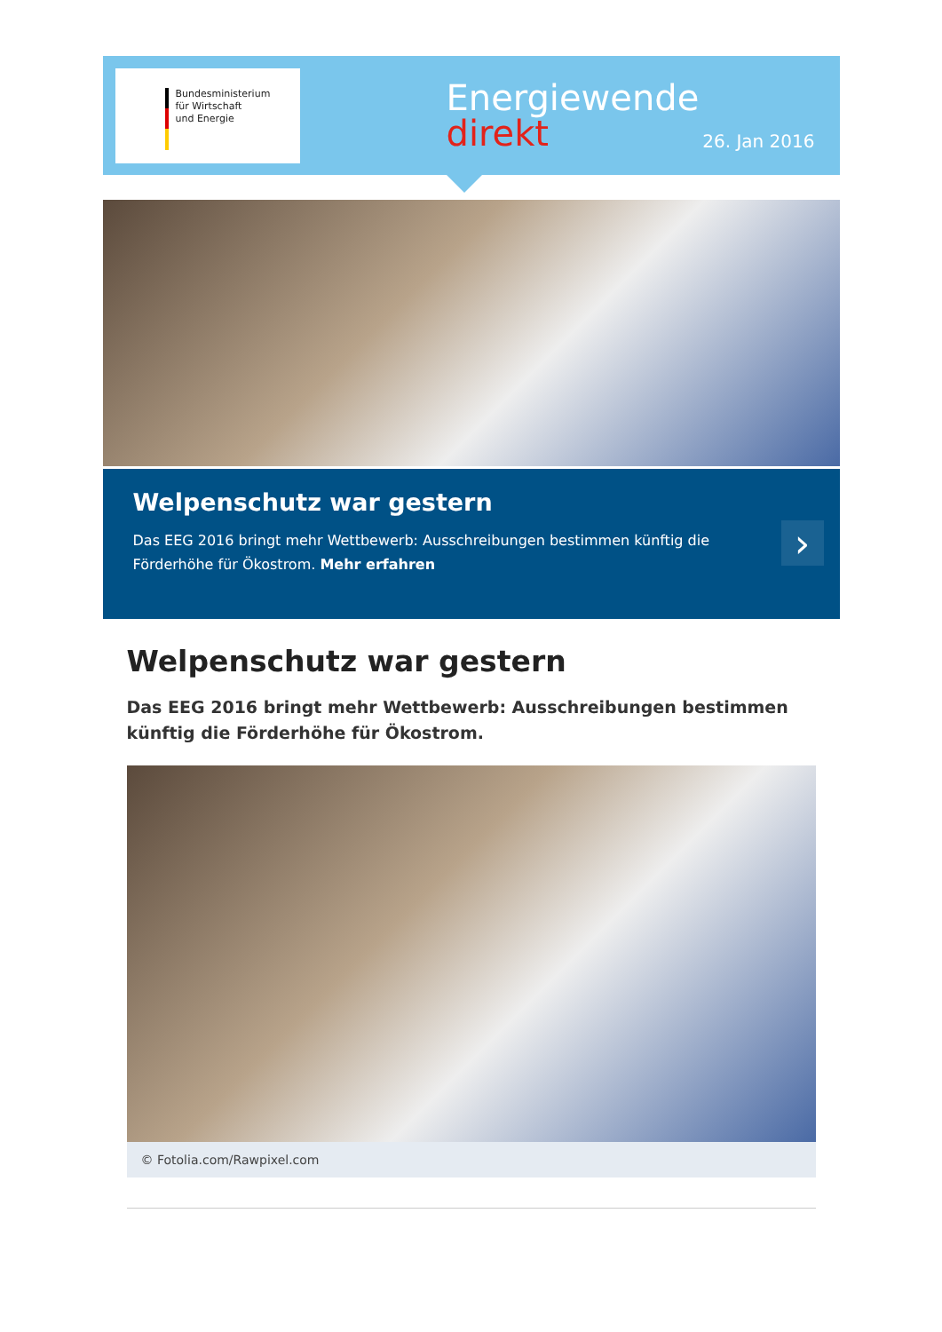Bundesministerium
für Wirtschaft
und Energie
Energiewende
direkt
26. Jan 2016
Welpenschutz war gestern
Das EEG 2016 bringt mehr Wettbewerb: Ausschreibungen bestimmen künftig die Förderhöhe für Ökostrom. Mehr erfahren
›
Welpenschutz war gestern
Das EEG 2016 bringt mehr Wettbewerb: Ausschreibungen bestimmen künftig die Förderhöhe für Ökostrom.
© Fotolia.com/Rawpixel.com